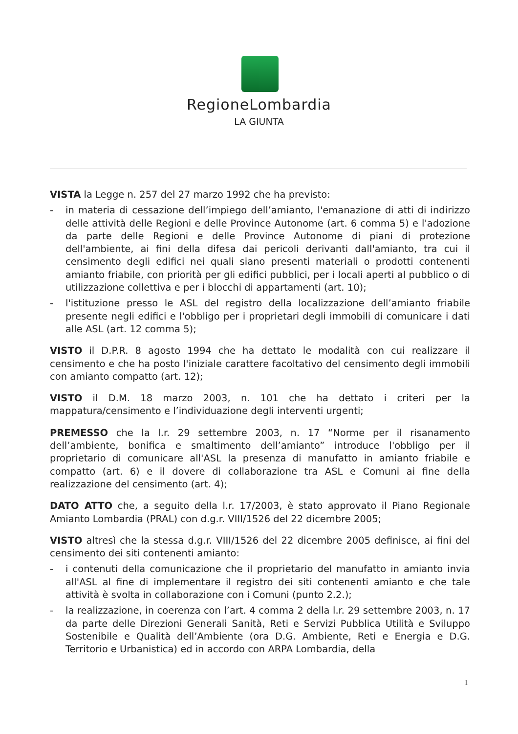RegioneLombardia
LA GIUNTA
VISTA la Legge n. 257 del 27 marzo 1992 che ha previsto:
- in materia di cessazione dell’impiego dell’amianto, l'emanazione di atti di indirizzo delle attività delle Regioni e delle Province Autonome (art. 6 comma 5) e l'adozione da parte delle Regioni e delle Province Autonome di piani di protezione dell'ambiente, ai fini della difesa dai pericoli derivanti dall'amianto, tra cui il censimento degli edifici nei quali siano presenti materiali o prodotti contenenti amianto friabile, con priorità per gli edifici pubblici, per i locali aperti al pubblico o di utilizzazione collettiva e per i blocchi di appartamenti (art. 10);
- l'istituzione presso le ASL del registro della localizzazione dell’amianto friabile presente negli edifici e l'obbligo per i proprietari degli immobili di comunicare i dati alle ASL (art. 12 comma 5);
VISTO il D.P.R. 8 agosto 1994 che ha dettato le modalità con cui realizzare il censimento e che ha posto l'iniziale carattere facoltativo del censimento degli immobili con amianto compatto (art. 12);
VISTO il D.M. 18 marzo 2003, n. 101 che ha dettato i criteri per la mappatura/censimento e l’individuazione degli interventi urgenti;
PREMESSO che la l.r. 29 settembre 2003, n. 17 “Norme per il risanamento dell’ambiente, bonifica e smaltimento dell’amianto” introduce l'obbligo per il proprietario di comunicare all'ASL la presenza di manufatto in amianto friabile e compatto (art. 6) e il dovere di collaborazione tra ASL e Comuni ai fine della realizzazione del censimento (art. 4);
DATO ATTO che, a seguito della l.r. 17/2003, è stato approvato il Piano Regionale Amianto Lombardia (PRAL) con d.g.r. VIII/1526 del 22 dicembre 2005;
VISTO altresì che la stessa d.g.r. VIII/1526 del 22 dicembre 2005 definisce, ai fini del censimento dei siti contenenti amianto:
- i contenuti della comunicazione che il proprietario del manufatto in amianto invia all'ASL al fine di implementare il registro dei siti contenenti amianto e che tale attività è svolta in collaborazione con i Comuni (punto 2.2.);
- la realizzazione, in coerenza con l’art. 4 comma 2 della l.r. 29 settembre 2003, n. 17 da parte delle Direzioni Generali Sanità, Reti e Servizi Pubblica Utilità e Sviluppo Sostenibile e Qualità dell’Ambiente (ora D.G. Ambiente, Reti e Energia e D.G. Territorio e Urbanistica) ed in accordo con ARPA Lombardia, della
1